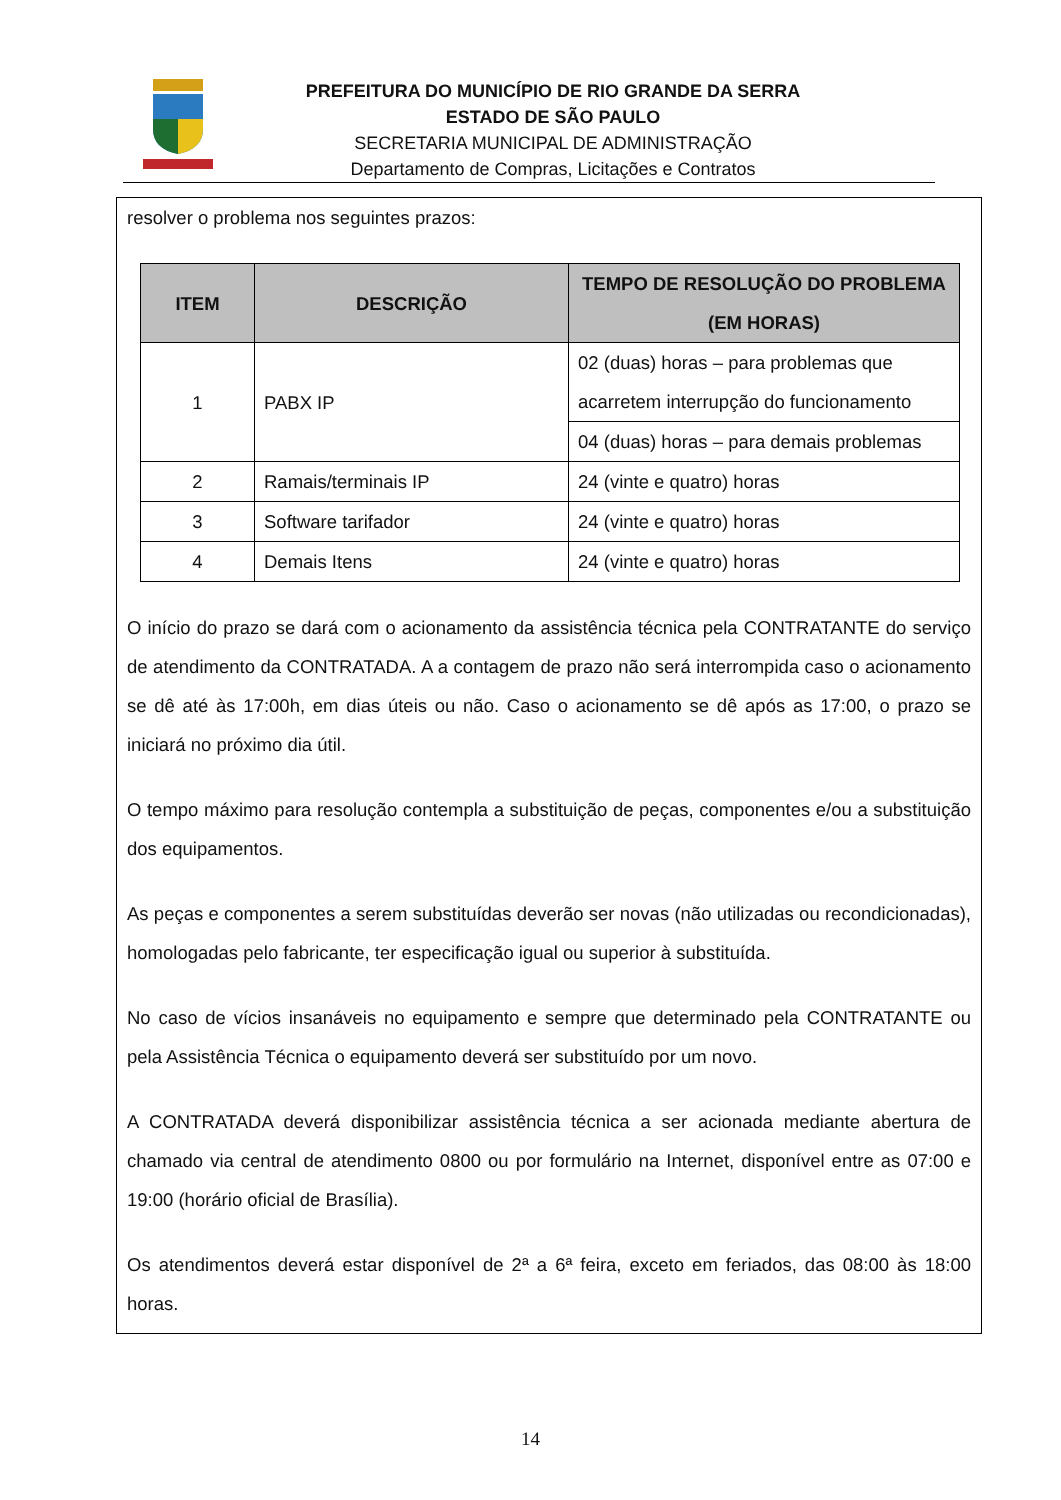PREFEITURA DO MUNICÍPIO DE RIO GRANDE DA SERRA
ESTADO DE SÃO PAULO
SECRETARIA MUNICIPAL DE ADMINISTRAÇÃO
Departamento de Compras, Licitações e Contratos
resolver o problema nos seguintes prazos:
| ITEM | DESCRIÇÃO | TEMPO DE RESOLUÇÃO DO PROBLEMA (EM HORAS) |
| --- | --- | --- |
| 1 | PABX IP | 02 (duas) horas – para problemas que acarretem interrupção do funcionamento |
| | | 04 (duas) horas – para demais problemas |
| 2 | Ramais/terminais IP | 24 (vinte e quatro) horas |
| 3 | Software tarifador | 24 (vinte e quatro) horas |
| 4 | Demais Itens | 24 (vinte e quatro) horas |
O início do prazo se dará com o acionamento da assistência técnica pela CONTRATANTE do serviço de atendimento da CONTRATADA. A a contagem de prazo não será interrompida caso o acionamento se dê até às 17:00h, em dias úteis ou não. Caso o acionamento se dê após as 17:00, o prazo se iniciará no próximo dia útil.
O tempo máximo para resolução contempla a substituição de peças, componentes e/ou a substituição dos equipamentos.
As peças e componentes a serem substituídas deverão ser novas (não utilizadas ou recondicionadas), homologadas pelo fabricante, ter especificação igual ou superior à substituída.
No caso de vícios insanáveis no equipamento e sempre que determinado pela CONTRATANTE ou pela Assistência Técnica o equipamento deverá ser substituído por um novo.
A CONTRATADA deverá disponibilizar assistência técnica a ser acionada mediante abertura de chamado via central de atendimento 0800 ou por formulário na Internet, disponível entre as 07:00 e 19:00 (horário oficial de Brasília).
Os atendimentos deverá estar disponível de 2ª a 6ª feira, exceto em feriados, das 08:00 às 18:00 horas.
14